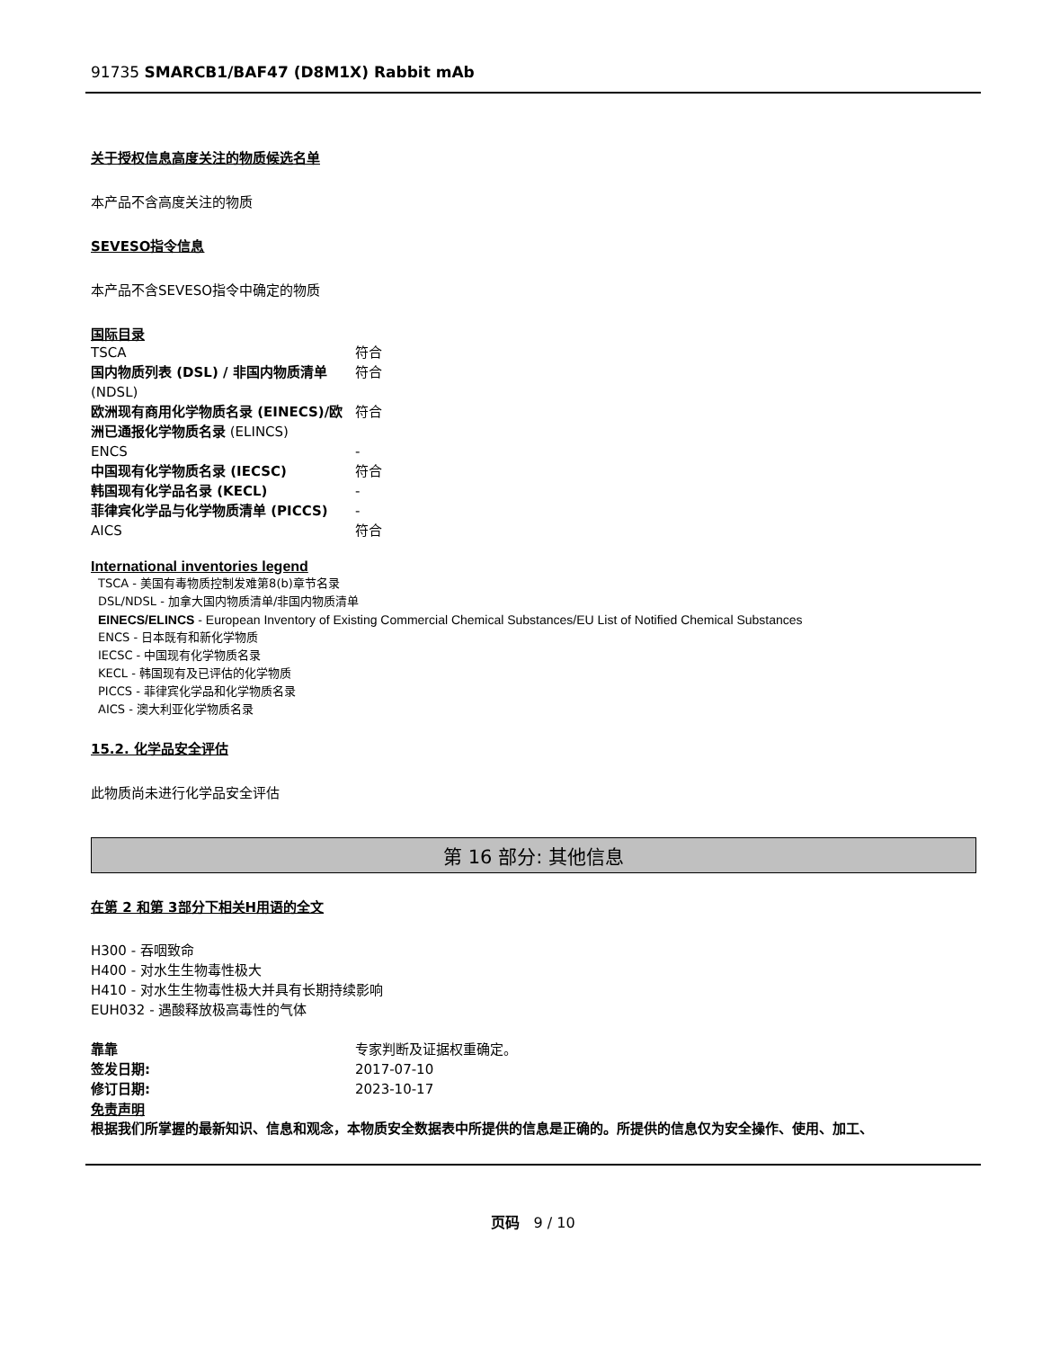91735 SMARCB1/BAF47 (D8M1X) Rabbit mAb
关于授权信息高度关注的物质候选名单
本产品不含高度关注的物质
SEVESO指令信息
本产品不含SEVESO指令中确定的物质
国际目录
| TSCA | 符合 |
| 国内物质列表 (DSL) / 非国内物质清单 (NDSL) | 符合 |
| 欧洲现有商用化学物质名录 (EINECS)/欧洲已通报化学物质名录 (ELINCS) | 符合 |
| ENCS | - |
| 中国现有化学物质名录 (IECSC) | 符合 |
| 韩国现有化学品名录 (KECL) | - |
| 菲律宾化学品与化学物质清单 (PICCS) | - |
| AICS | 符合 |
International inventories legend
TSCA - 美国有毒物质控制发难第8(b)章节名录
DSL/NDSL - 加拿大国内物质清单/非国内物质清单
EINECS/ELINCS - European Inventory of Existing Commercial Chemical Substances/EU List of Notified Chemical Substances
ENCS - 日本既有和新化学物质
IECSC - 中国现有化学物质名录
KECL - 韩国现有及已评估的化学物质
PICCS - 菲律宾化学品和化学物质名录
AICS - 澳大利亚化学物质名录
15.2. 化学品安全评估
此物质尚未进行化学品安全评估
第 16 部分: 其他信息
在第 2 和第 3部分下相关H用语的全文
H300 - 吞咽致命
H400 - 对水生生物毒性极大
H410 - 对水生生物毒性极大并具有长期持续影响
EUH032 - 遇酸释放极高毒性的气体
| 靠靠 | 专家判断及证据权重确定。 |
| 签发日期: | 2017-07-10 |
| 修订日期: | 2023-10-17 |
免责声明
根据我们所掌握的最新知识、信息和观念，本物质安全数据表中所提供的信息是正确的。所提供的信息仅为安全操作、使用、加工、
页码 9 / 10